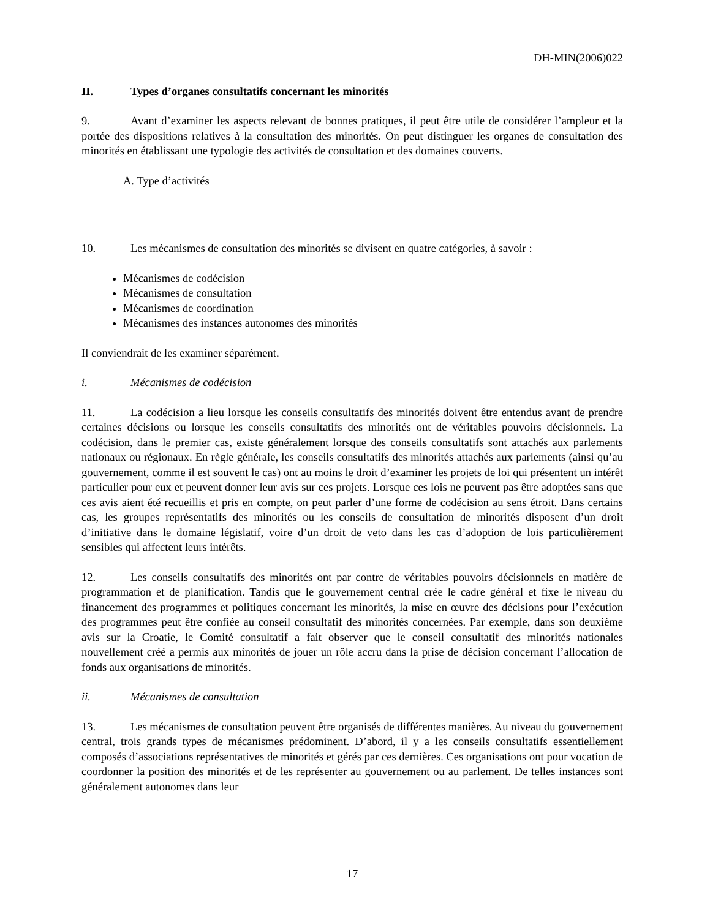DH-MIN(2006)022
II. Types d’organes consultatifs concernant les minorités
9. Avant d’examiner les aspects relevant de bonnes pratiques, il peut être utile de considérer l’ampleur et la portée des dispositions relatives à la consultation des minorités. On peut distinguer les organes de consultation des minorités en établissant une typologie des activités de consultation et des domaines couverts.
A. Type d’activités
10. Les mécanismes de consultation des minorités se divisent en quatre catégories, à savoir :
Mécanismes de codécision
Mécanismes de consultation
Mécanismes de coordination
Mécanismes des instances autonomes des minorités
Il conviendrait de les examiner séparément.
i. Mécanismes de codécision
11. La codécision a lieu lorsque les conseils consultatifs des minorités doivent être entendus avant de prendre certaines décisions ou lorsque les conseils consultatifs des minorités ont de véritables pouvoirs décisionnels. La codécision, dans le premier cas, existe généralement lorsque des conseils consultatifs sont attachés aux parlements nationaux ou régionaux. En règle générale, les conseils consultatifs des minorités attachés aux parlements (ainsi qu’au gouvernement, comme il est souvent le cas) ont au moins le droit d’examiner les projets de loi qui présentent un intérêt particulier pour eux et peuvent donner leur avis sur ces projets. Lorsque ces lois ne peuvent pas être adoptées sans que ces avis aient été recueillis et pris en compte, on peut parler d’une forme de codécision au sens étroit. Dans certains cas, les groupes représentatifs des minorités ou les conseils de consultation de minorités disposent d’un droit d’initiative dans le domaine législatif, voire d’un droit de veto dans les cas d’adoption de lois particulièrement sensibles qui affectent leurs intérêts.
12. Les conseils consultatifs des minorités ont par contre de véritables pouvoirs décisionnels en matière de programmation et de planification. Tandis que le gouvernement central crée le cadre général et fixe le niveau du financement des programmes et politiques concernant les minorités, la mise en œuvre des décisions pour l’exécution des programmes peut être confiée au conseil consultatif des minorités concernées. Par exemple, dans son deuxième avis sur la Croatie, le Comité consultatif a fait observer que le conseil consultatif des minorités nationales nouvellement créé a permis aux minorités de jouer un rôle accru dans la prise de décision concernant l’allocation de fonds aux organisations de minorités.
ii. Mécanismes de consultation
13. Les mécanismes de consultation peuvent être organisés de différentes manières. Au niveau du gouvernement central, trois grands types de mécanismes prédominent. D’abord, il y a les conseils consultatifs essentiellement composés d’associations représentatives de minorités et gérés par ces dernières. Ces organisations ont pour vocation de coordonner la position des minorités et de les représenter au gouvernement ou au parlement. De telles instances sont généralement autonomes dans leur
17